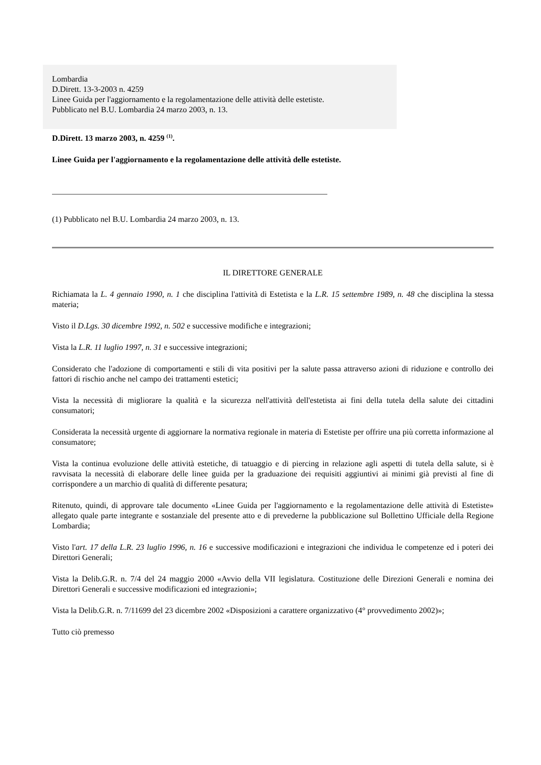Lombardia
D.Dirett. 13-3-2003 n. 4259
Linee Guida per l'aggiornamento e la regolamentazione delle attività delle estetiste.
Pubblicato nel B.U. Lombardia 24 marzo 2003, n. 13.
D.Dirett. 13 marzo 2003, n. 4259 <sup>(1)</sup>.
Linee Guida per l'aggiornamento e la regolamentazione delle attività delle estetiste.
(1) Pubblicato nel B.U. Lombardia 24 marzo 2003, n. 13.
IL DIRETTORE GENERALE
Richiamata la L. 4 gennaio 1990, n. 1 che disciplina l'attività di Estetista e la L.R. 15 settembre 1989, n. 48 che disciplina la stessa materia;
Visto il D.Lgs. 30 dicembre 1992, n. 502 e successive modifiche e integrazioni;
Vista la L.R. 11 luglio 1997, n. 31 e successive integrazioni;
Considerato che l'adozione di comportamenti e stili di vita positivi per la salute passa attraverso azioni di riduzione e controllo dei fattori di rischio anche nel campo dei trattamenti estetici;
Vista la necessità di migliorare la qualità e la sicurezza nell'attività dell'estetista ai fini della tutela della salute dei cittadini consumatori;
Considerata la necessità urgente di aggiornare la normativa regionale in materia di Estetiste per offrire una più corretta informazione al consumatore;
Vista la continua evoluzione delle attività estetiche, di tatuaggio e di piercing in relazione agli aspetti di tutela della salute, si è ravvisata la necessità di elaborare delle linee guida per la graduazione dei requisiti aggiuntivi ai minimi già previsti al fine di corrispondere a un marchio di qualità di differente pesatura;
Ritenuto, quindi, di approvare tale documento «Linee Guida per l'aggiornamento e la regolamentazione delle attività di Estetiste» allegato quale parte integrante e sostanziale del presente atto e di prevederne la pubblicazione sul Bollettino Ufficiale della Regione Lombardia;
Visto l'art. 17 della L.R. 23 luglio 1996, n. 16 e successive modificazioni e integrazioni che individua le competenze ed i poteri dei Direttori Generali;
Vista la Delib.G.R. n. 7/4 del 24 maggio 2000 «Avvio della VII legislatura. Costituzione delle Direzioni Generali e nomina dei Direttori Generali e successive modificazioni ed integrazioni»;
Vista la Delib.G.R. n. 7/11699 del 23 dicembre 2002 «Disposizioni a carattere organizzativo (4° provvedimento 2002)»;
Tutto ciò premesso